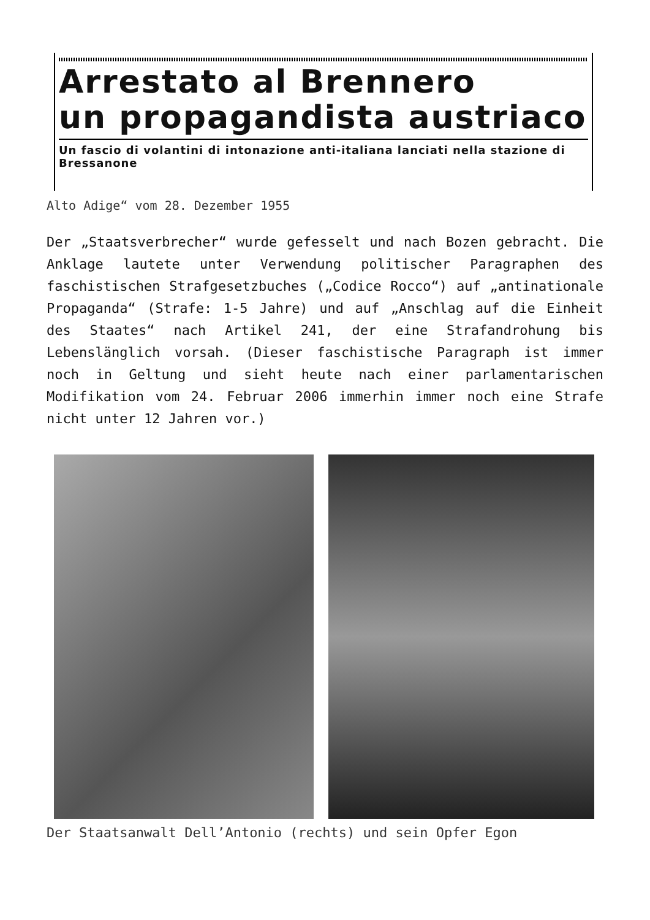Arrestato al Brennero
un propagandista austriaco
Un fascio di volantini di intonazione anti-italiana lanciati nella stazione di Bressanone
Alto Adige“ vom 28. Dezember 1955
Der „Staatsverbrecher“ wurde gefesselt und nach Bozen gebracht. Die Anklage lautete unter Verwendung politischer Paragraphen des faschistischen Strafgesetzbuches („Codice Rocco“) auf „antinationale Propaganda“ (Strafe: 1-5 Jahre) und auf „Anschlag auf die Einheit des Staates“ nach Artikel 241, der eine Strafandrohung bis Lebenslänglich vorsah. (Dieser faschistische Paragraph ist immer noch in Geltung und sieht heute nach einer parlamentarischen Modifikation vom 24. Februar 2006 immerhin immer noch eine Strafe nicht unter 12 Jahren vor.)
Der Staatsanwalt Dell’Antonio (rechts) und sein Opfer Egon